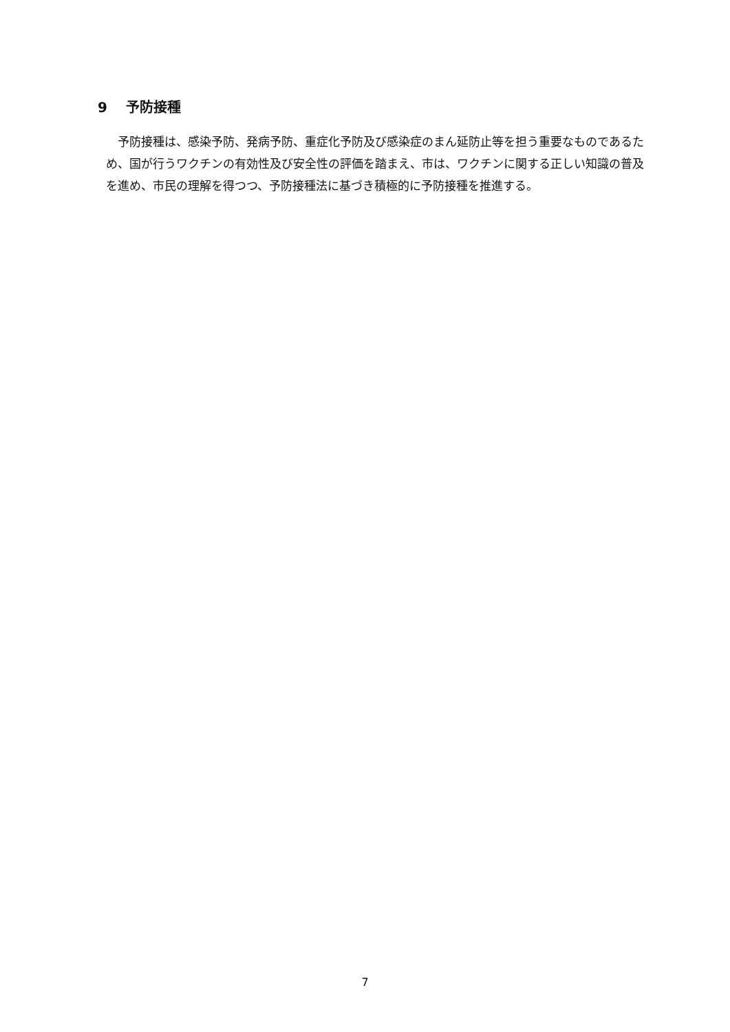9　 予防接種
　予防接種は、感染予防、発病予防、重症化予防及び感染症のまん延防止等を担う重要なものであるため、国が行うワクチンの有効性及び安全性の評価を踏まえ、市は、ワクチンに関する正しい知識の普及を進め、市民の理解を得つつ、予防接種法に基づき積極的に予防接種を推進する。
7